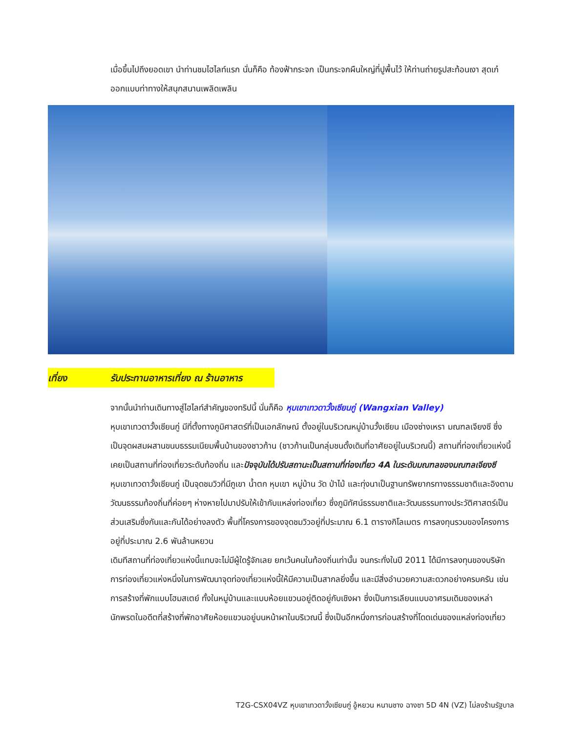เมื่อขึ้นไปถึงยอดเขา นำท่านชมไฮไลท์แรก นั่นก็คือ ท้องฟ้ากระจก เป็นกระจกผืนใหญ่ที่ปูพื้นไว้ ให้ท่านถ่ายรูปสะท้อนเงา สุดเก๋ ออกแบบท่าทางให้สนุกสนานเพลิดเพลิน
เที่ยง รับประทานอาหารเที่ยง ณ ร้านอาหาร
จากนั้นนำท่านเดินทางสู่ไฮไลท์สำคัญของทริปนี้ นั่นก็คือ หุบเขาเทวดาวั้งเซียนกู่ (Wangxian Valley)
หุบเขาเทวดาวั้งเซียนกู่ มีที่ตั้งทางภูมิศาสตร์ที่เป็นเอกลักษณ์ ตั้งอยู่ในบริเวณหมู่บ้านวั้งเซียน เมืองซ่างเหรา มณฑลเจียงซี ซึ่งเป็นจุดผสมผสานขนบธรรมเนียมพื้นบ้านของชาวก้าน (ชาวก้านเป็นกลุ่มชนดั้งเดิมที่อาศัยอยู่ในบริเวณนี้) สถานที่ท่องเที่ยวแห่งนี้ เคยเป็นสถานที่ท่องเที่ยวระดับท้องถิ่น และปัจจุบันได้ปรับสถานะเป็นสถานที่ท่องเที่ยว 4A ในระดับมณฑลของมณฑลเจียงซี
หุบเขาเทวดาวั้งเซียนกู่ เป็นจุดชมวิวที่มีภูเขา น้ำตก หุบเขา หมู่บ้าน วัด ป่าไม้ และทุ่งนาเป็นฐานทรัพยากรทางธรรมชาติและอิงตามวัฒนธรรมท้องถิ่นที่ค่อยๆ ห่างหายไปมาปรับให้เข้ากับแหล่งท่องเที่ยว ซึ่งภูมิทัศน์ธรรมชาติและวัฒนธรรมทางประวัติศาสตร์เป็นส่วนเสริมซึ่งกันและกันได้อย่างลงตัว พื้นที่โครงการของจุดชมวิวอยู่ที่ประมาณ 6.1 ตารางกิโลเมตร การลงทุนรวมของโครงการอยู่ที่ประมาณ 2.6 พันล้านหยวน
เดิมทีสถานที่ท่องเที่ยวแห่งนี้แทบจะไม่มีผู้ใดรู้จักเลย ยกเว้นคนในท้องถิ่นเท่านั้น จนกระทั่งในปี 2011 ได้มีการลงทุนของบริษัทการท่องเที่ยวแห่งหนึ่งในการพัฒนาจุดท่องเที่ยวแห่งนี้ให้มีความเป็นสากลยิ่งขึ้น และมีสิ่งอำนวยความสะดวกอย่างครบครัน เช่น การสร้างที่พักแบบโฮมสเตย์ ทั้งในหมู่บ้านและแบบห้อยแขวนอยู่ติดอยู่กับเชิงผา ซึ่งเป็นการเลียนแบบอาศรมเดิมของเหล่านักพรตในอดีตที่สร้างที่พักอาศัยห้อยแขวนอยู่บนหน้าผาในบริเวณนี้ ซึ่งเป็นอีกหนึ่งการก่อนสร้างที่โดดเด่นของแหล่งท่องเที่ยว
T2G-CSX04VZ หุบเขาเทวดาวั้งเซียนกู่ อู้หยวน หนานชาง ฉางซา 5D 4N (VZ) ไม่ลงร้านรัฐบาล